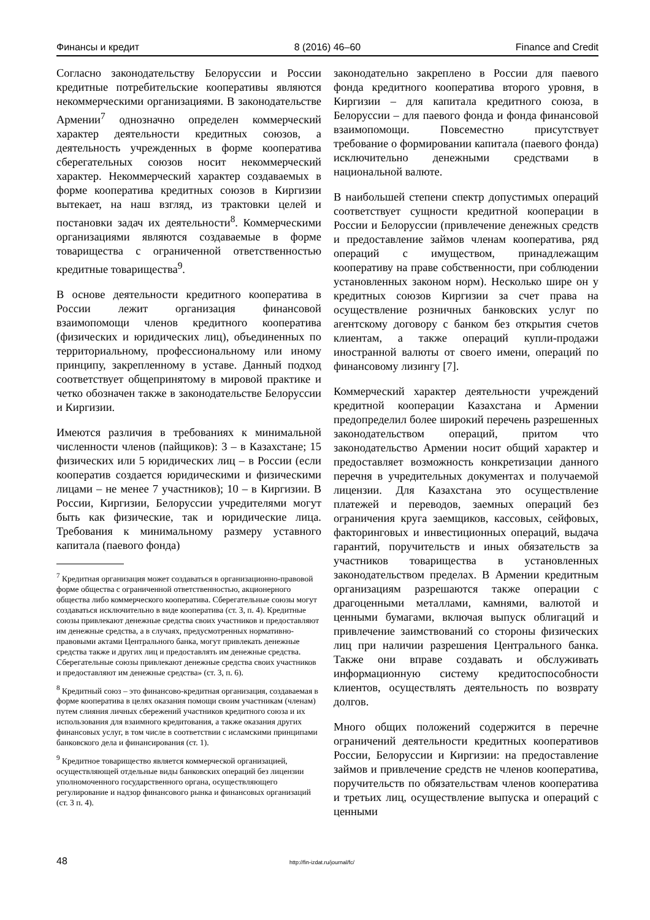Финансы и кредит 8 (2016) 46–60 Finance and Credit
Согласно законодательству Белоруссии и России кредитные потребительские кооперативы являются некоммерческими организациями. В законодательстве Армении<sup>7</sup> однозначно определен коммерческий характер деятельности кредитных союзов, а деятельность учрежденных в форме кооператива сберегательных союзов носит некоммерческий характер. Некоммерческий характер создаваемых в форме кооператива кредитных союзов в Киргизии вытекает, на наш взгляд, из трактовки целей и постановки задач их деятельности<sup>8</sup>. Коммерческими организациями являются создаваемые в форме товарищества с ограниченной ответственностью кредитные товарищества<sup>9</sup>.
В основе деятельности кредитного кооператива в России лежит организация финансовой взаимопомощи членов кредитного кооператива (физических и юридических лиц), объединенных по территориальному, профессиональному или иному принципу, закрепленному в уставе. Данный подход соответствует общепринятому в мировой практике и четко обозначен также в законодательстве Белоруссии и Киргизии.
Имеются различия в требованиях к минимальной численности членов (пайщиков): 3 – в Казахстане; 15 физических или 5 юридических лиц – в России (если кооператив создается юридическими и физическими лицами – не менее 7 участников); 10 – в Киргизии. В России, Киргизии, Белоруссии учредителями могут быть как физические, так и юридические лица. Требования к минимальному размеру уставного капитала (паевого фонда)
<sup>7</sup> Кредитная организация может создаваться в организационно-правовой форме общества с ограниченной ответственностью, акционерного общества либо коммерческого кооператива. Сберегательные союзы могут создаваться исключительно в виде кооператива (ст. 3, п. 4). Кредитные союзы привлекают денежные средства своих участников и предоставляют им денежные средства, а в случаях, предусмотренных нормативно-правовыми актами Центрального банка, могут привлекать денежные средства также и других лиц и предоставлять им денежные средства. Сберегательные союзы привлекают денежные средства своих участников и предоставляют им денежные средства» (ст. 3, п. 6).
<sup>8</sup> Кредитный союз – это финансово-кредитная организация, создаваемая в форме кооператива в целях оказания помощи своим участникам (членам) путем слияния личных сбережений участников кредитного союза и их использования для взаимного кредитования, а также оказания других финансовых услуг, в том числе в соответствии с исламскими принципами банковского дела и финансирования (ст. 1).
<sup>9</sup> Кредитное товарищество является коммерческой организацией, осуществляющей отдельные виды банковских операций без лицензии уполномоченного государственного органа, осуществляющего регулирование и надзор финансового рынка и финансовых организаций (ст. 3 п. 4).
законодательно закреплено в России для паевого фонда кредитного кооператива второго уровня, в Киргизии – для капитала кредитного союза, в Белоруссии – для паевого фонда и фонда финансовой взаимопомощи. Повсеместно присутствует требование о формировании капитала (паевого фонда) исключительно денежными средствами в национальной валюте.
В наибольшей степени спектр допустимых операций соответствует сущности кредитной кооперации в России и Белоруссии (привлечение денежных средств и предоставление займов членам кооператива, ряд операций с имуществом, принадлежащим кооперативу на праве собственности, при соблюдении установленных законом норм). Несколько шире он у кредитных союзов Киргизии за счет права на осуществление розничных банковских услуг по агентскому договору с банком без открытия счетов клиентам, а также операций купли-продажи иностранной валюты от своего имени, операций по финансовому лизингу [7].
Коммерческий характер деятельности учреждений кредитной кооперации Казахстана и Армении предопределил более широкий перечень разрешенных законодательством операций, притом что законодательство Армении носит общий характер и предоставляет возможность конкретизации данного перечня в учредительных документах и получаемой лицензии. Для Казахстана это осуществление платежей и переводов, заемных операций без ограничения круга заемщиков, кассовых, сейфовых, факторинговых и инвестиционных операций, выдача гарантий, поручительств и иных обязательств за участников товарищества в установленных законодательством пределах. В Армении кредитным организациям разрешаются также операции с драгоценными металлами, камнями, валютой и ценными бумагами, включая выпуск облигаций и привлечение заимствований со стороны физических лиц при наличии разрешения Центрального банка. Также они вправе создавать и обслуживать информационную систему кредитоспособности клиентов, осуществлять деятельность по возврату долгов.
Много общих положений содержится в перечне ограничений деятельности кредитных кооперативов России, Белоруссии и Киргизии: на предоставление займов и привлечение средств не членов кооператива, поручительств по обязательствам членов кооператива и третьих лиц, осуществление выпуска и операций с ценными
48 http://fin-izdat.ru/journal/fc/